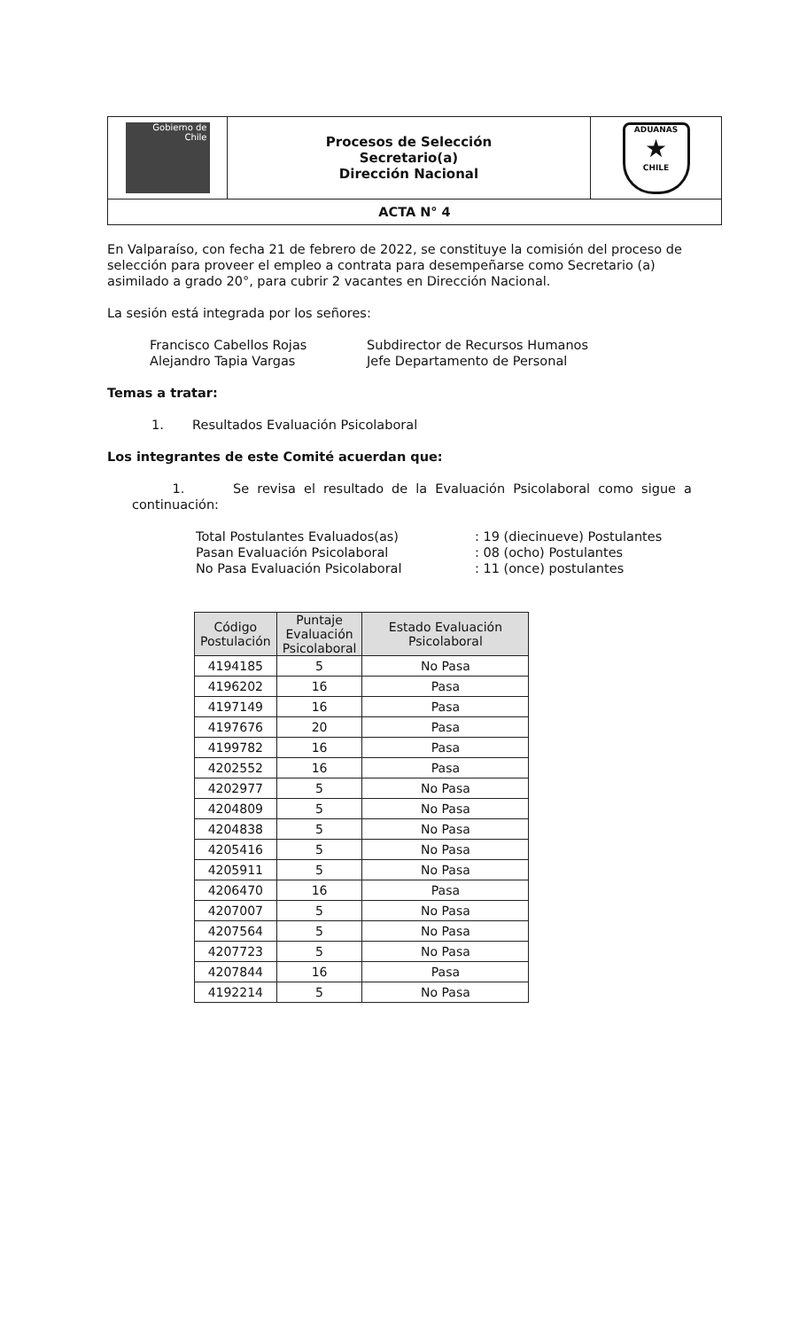| Gobierno de Chile | Procesos de Selección Secretario(a) Dirección Nacional | ADUANAS ★ CHILE |
| ACTA N° 4 | | |
En Valparaíso, con fecha 21 de febrero de 2022, se constituye la comisión del proceso de selección para proveer el empleo a contrata para desempeñarse como Secretario (a) asimilado a grado 20°, para cubrir 2 vacantes en Dirección Nacional.
La sesión está integrada por los señores:
Francisco Cabellos Rojas
Alejandro Tapia Vargas
Subdirector de Recursos Humanos
Jefe Departamento de Personal
Temas a tratar:
1. Resultados Evaluación Psicolaboral
Los integrantes de este Comité acuerdan que:
1. Se revisa el resultado de la Evaluación Psicolaboral como sigue a continuación:
Total Postulantes Evaluados(as)
Pasan Evaluación Psicolaboral
No Pasa Evaluación Psicolaboral
: 19 (diecinueve) Postulantes
: 08 (ocho) Postulantes
: 11 (once) postulantes
| Código Postulación | Puntaje Evaluación Psicolaboral | Estado Evaluación Psicolaboral |
| --- | --- | --- |
| 4194185 | 5 | No Pasa |
| 4196202 | 16 | Pasa |
| 4197149 | 16 | Pasa |
| 4197676 | 20 | Pasa |
| 4199782 | 16 | Pasa |
| 4202552 | 16 | Pasa |
| 4202977 | 5 | No Pasa |
| 4204809 | 5 | No Pasa |
| 4204838 | 5 | No Pasa |
| 4205416 | 5 | No Pasa |
| 4205911 | 5 | No Pasa |
| 4206470 | 16 | Pasa |
| 4207007 | 5 | No Pasa |
| 4207564 | 5 | No Pasa |
| 4207723 | 5 | No Pasa |
| 4207844 | 16 | Pasa |
| 4192214 | 5 | No Pasa |